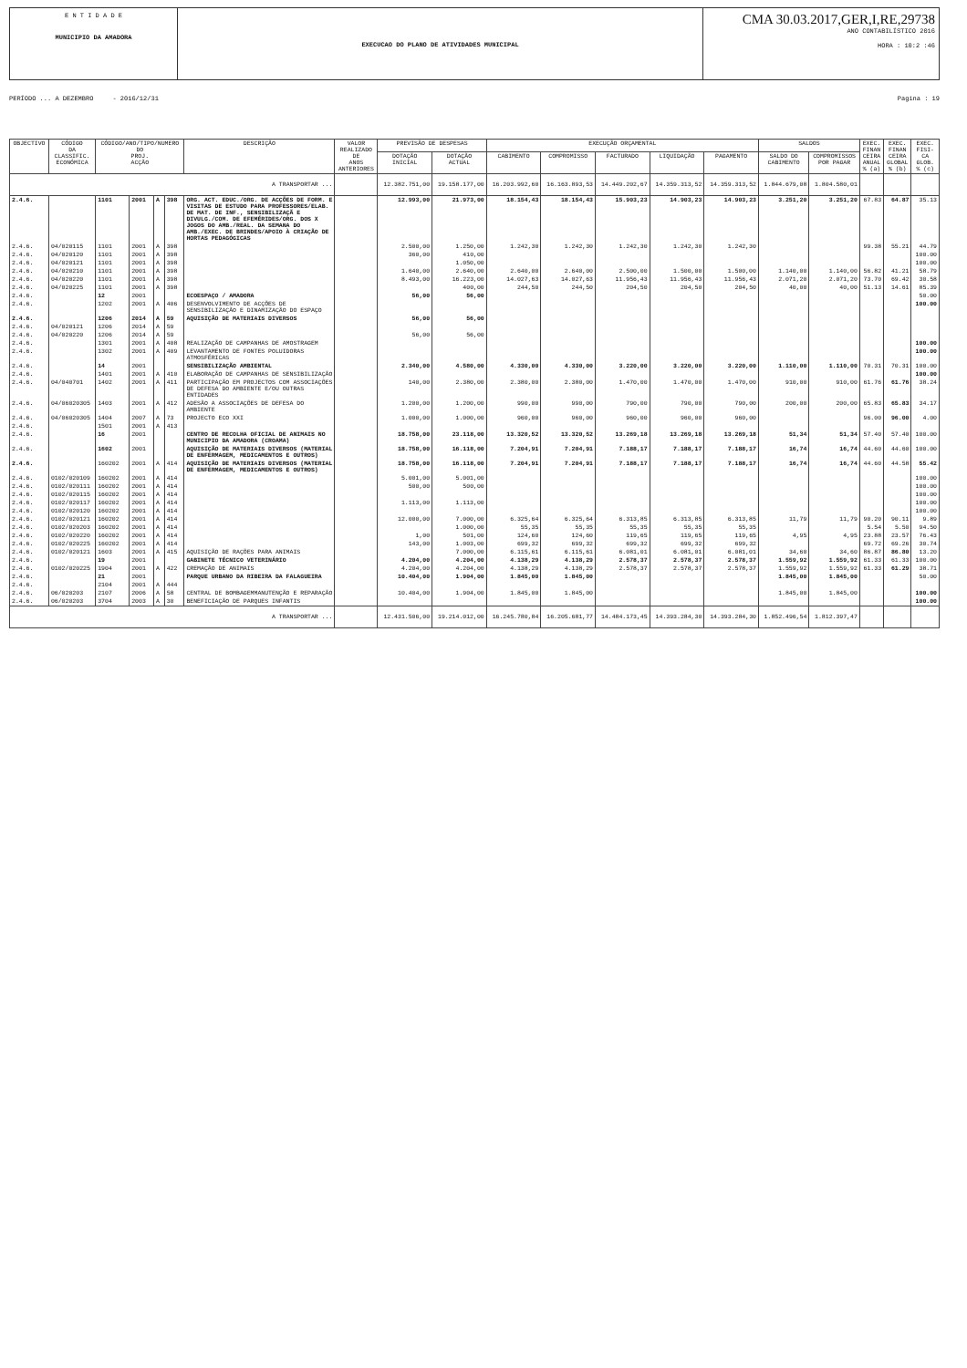E N T I D A D E
MUNICIPIO DA AMADORA
EXECUCAO DO PLANO DE ATIVIDADES MUNICIPAL
CMA 30.03.2017,GER,I,RE,29738
ANO CONTABILÍSTICO 2016
HORA : 10:2 :46
PERÍODO ... A DEZEMBRO - 2016/12/31 Pagina : 19
| OBJECTIVO | CÓDIGO DA CLASSIFIC. ECONÓMICA | CÓDIGO/ANO/TIPO/NUMERO DO PROJ. ACÇÃO | | | | DESCRIÇÃO | VALOR REALIZADO DE ANOS ANTERIORES | PREVISÃO DE DESPESAS | | EXECUÇÃO ORÇAMENTAL | | | | | SALDOS | | EXEC. FINAN CEIRA ANUAL % (a) | EXEC. FINAN CEIRA GLOBAL % (b) | EXEC. FISI- CA GLOB. % (c) |
| --- | --- | --- | --- | --- | --- | --- | --- | --- | --- | --- | --- | --- | --- | --- | --- | --- | --- | --- | --- |
| | | | | | | | | DOTAÇÃO INICIAL | DOTAÇÃO ACTUAL | CABIMENTO | COMPROMISSO | FACTURADO | LIQUIDAÇÃO | PAGAMENTO | SALDO DO CABIMENTO | COMPROMISSOS POR PAGAR | | | |
| A TRANSPORTAR ... | | | | | | | | 12.382.751,00 | 19.158.177,00 | 16.203.992,60 | 16.163.893,53 | 14.449.202,67 | 14.359.313,52 | 14.359.313,52 | 1.844.679,08 | 1.804.580,01 | | | |
| 2.4.6. | | 1101 | 2001 | A | 398 | ORG. ACT. EDUC./ORG. DE ACÇÕES DE FORM. E VISITAS DE ESTUDO PARA PROFESSORES/ELAB. DE MAT. DE INF., SENSIBILIZAÇÃ E DIVULG./COM. DE EFEMÉRIDES/ORG. DOS X JOGOS DO AMB./REAL. DA SEMANA DO AMB./EXEC. DE BRINDES/APOIO À CRIAÇÃO DE HORTAS PEDAGÓGICAS | | 12.993,00 | 21.973,00 | 18.154,43 | 18.154,43 | 15.903,23 | 14.903,23 | 14.903,23 | 3.251,20 | 3.251,20 | 67.83 | 64.87 | 35.13 |
| 2.4.6. | 04/020115 | 1101 | 2001 | A | 398 | | | 2.500,00 | 1.250,00 | 1.242,30 | 1.242,30 | 1.242,30 | 1.242,30 | 1.242,30 | | | 99.38 | 55.21 | 44.79 |
| 2.4.6. | 04/020120 | 1101 | 2001 | A | 398 | | | 360,00 | 410,00 | | | | | | | | | | 100.00 |
| 2.4.6. | 04/020121 | 1101 | 2001 | A | 398 | | | | 1.050,00 | | | | | | | | | | 100.00 |
| 2.4.6. | 04/020210 | 1101 | 2001 | A | 398 | | | 1.640,00 | 2.640,00 | 2.640,00 | 2.640,00 | 2.500,00 | 1.500,00 | 1.500,00 | 1.140,00 | 1.140,00 | 56.82 | 41.21 | 58.79 |
| 2.4.6. | 04/020220 | 1101 | 2001 | A | 398 | | | 8.493,00 | 16.223,00 | 14.027,63 | 14.027,63 | 11.956,43 | 11.956,43 | 11.956,43 | 2.071,20 | 2.071,20 | 73.70 | 69.42 | 30.58 |
| 2.4.6. | 04/020225 | 1101 | 2001 | A | 398 | | | | 400,00 | 244,50 | 244,50 | 204,50 | 204,50 | 204,50 | 40,00 | 40,00 | 51.13 | 14.61 | 85.39 |
| 2.4.6. | | 12 | 2001 | | | ECOESPAÇO / AMADORA | | 56,00 | 56,00 | | | | | | | | | | 50.00 |
| 2.4.6. | | 1202 | 2001 | A | 406 | DESENVOLVIMENTO DE ACÇÕES DE SENSIBILIZAÇÃO E DINAMIZAÇÃO DO ESPAÇO | | | | | | | | | | | | | 100.00 |
| 2.4.6. | | 1206 | 2014 | A | 59 | AQUISIÇÃO DE MATERIAIS DIVERSOS | | 56,00 | 56,00 | | | | | | | | | | |
| 2.4.6. | 04/020121 | 1206 | 2014 | A | 59 | | | | | | | | | | | | | | |
| 2.4.6. | 04/020220 | 1206 | 2014 | A | 59 | | | 56,00 | 56,00 | | | | | | | | | | |
| 2.4.6. | | 1301 | 2001 | A | 408 | REALIZAÇÃO DE CAMPANHAS DE AMOSTRAGEM | | | | | | | | | | | | | 100.00 |
| 2.4.6. | | 1302 | 2001 | A | 409 | LEVANTAMENTO DE FONTES POLUIDORAS ATMOSFÉRICAS | | | | | | | | | | | | | 100.00 |
| 2.4.6. | | 14 | 2001 | | | SENSIBILIZAÇÃO AMBIENTAL | | 2.340,00 | 4.580,00 | 4.330,00 | 4.330,00 | 3.220,00 | 3.220,00 | 3.220,00 | 1.110,00 | 1.110,00 | 70.31 | 70.31 | 100.00 |
| 2.4.6. | | 1401 | 2001 | A | 410 | ELABORAÇÃO DE CAMPANHAS DE SENSIBILIZAÇÃO | | | | | | | | | | | | | 100.00 |
| 2.4.6. | 04/040701 | 1402 | 2001 | A | 411 | PARTICIPAÇÃO EM PROJECTOS COM ASSOCIAÇÕES DE DEFESA DO AMBIENTE E/OU OUTRAS ENTIDADES | | 140,00 | 2.380,00 | 2.380,00 | 2.380,00 | 1.470,00 | 1.470,00 | 1.470,00 | 910,00 | 910,00 | 61.76 | 61.76 | 38.24 |
| 2.4.6. | 04/06020305 | 1403 | 2001 | A | 412 | ADESÃO A ASSOCIAÇÕES DE DEFESA DO AMBIENTE | | 1.200,00 | 1.200,00 | 990,00 | 990,00 | 790,00 | 790,00 | 790,00 | 200,00 | 200,00 | 65.83 | 65.83 | 34.17 |
| 2.4.6. | 04/06020305 | 1404 | 2007 | A | 73 | PROJECTO ECO XXI | | 1.000,00 | 1.000,00 | 960,00 | 960,00 | 960,00 | 960,00 | 960,00 | | | 96.00 | 96.00 | 4.00 |
| 2.4.6. | | 1501 | 2001 | A | 413 | | | | | | | | | | | | | | |
| 2.4.6. | | 16 | 2001 | | | CENTRO DE RECOLHA OFICIAL DE ANIMAIS NO MUNICIPIO DA AMADORA (CROAMA) | | 18.758,00 | 23.118,00 | 13.320,52 | 13.320,52 | 13.269,18 | 13.269,18 | 13.269,18 | 51,34 | 51,34 | 57.40 | 57.40 | 100.00 |
| 2.4.6. | | 1602 | 2001 | | | AQUISIÇÃO DE MATERIAIS DIVERSOS (MATERIAL DE ENFERMAGEM, MEDICAMENTOS E OUTROS) | | 18.758,00 | 16.118,00 | 7.204,91 | 7.204,91 | 7.188,17 | 7.188,17 | 7.188,17 | 16,74 | 16,74 | 44.60 | 44.60 | 100.00 |
| 2.4.6. | | 160202 | 2001 | A | 414 | AQUISIÇÃO DE MATERIAIS DIVERSOS (MATERIAL DE ENFERMAGEM, MEDICAMENTOS E OUTROS) | | 18.758,00 | 16.118,00 | 7.204,91 | 7.204,91 | 7.188,17 | 7.188,17 | 7.188,17 | 16,74 | 16,74 | 44.60 | 44.58 | 55.42 |
| 2.4.6. | 0102/020109 | 160202 | 2001 | A | 414 | | | 5.001,00 | 5.001,00 | | | | | | | | | | 100.00 |
| 2.4.6. | 0102/020111 | 160202 | 2001 | A | 414 | | | 500,00 | 500,00 | | | | | | | | | | 100.00 |
| 2.4.6. | 0102/020115 | 160202 | 2001 | A | 414 | | | | | | | | | | | | | | 100.00 |
| 2.4.6. | 0102/020117 | 160202 | 2001 | A | 414 | | | 1.113,00 | 1.113,00 | | | | | | | | | | 100.00 |
| 2.4.6. | 0102/020120 | 160202 | 2001 | A | 414 | | | | | | | | | | | | | | 100.00 |
| 2.4.6. | 0102/020121 | 160202 | 2001 | A | 414 | | | 12.000,00 | 7.000,00 | 6.325,64 | 6.325,64 | 6.313,85 | 6.313,85 | 6.313,85 | 11,79 | 11,79 | 90.20 | 90.11 | 9.89 |
| 2.4.6. | 0102/020203 | 160202 | 2001 | A | 414 | | | | 1.000,00 | 55,35 | 55,35 | 55,35 | 55,35 | 55,35 | | | 5.54 | 5.50 | 94.50 |
| 2.4.6. | 0102/020220 | 160202 | 2001 | A | 414 | | | 1,00 | 501,00 | 124,60 | 124,60 | 119,65 | 119,65 | 119,65 | 4,95 | 4,95 | 23.88 | 23.57 | 76.43 |
| 2.4.6. | 0102/020225 | 160202 | 2001 | A | 414 | | | 143,00 | 1.003,00 | 699,32 | 699,32 | 699,32 | 699,32 | 699,32 | | | 69.72 | 69.26 | 30.74 |
| 2.4.6. | 0102/020121 | 1603 | 2001 | A | 415 | AQUISIÇÃO DE RAÇÕES PARA ANIMAIS | | | 7.000,00 | 6.115,61 | 6.115,61 | 6.081,01 | 6.081,01 | 6.081,01 | 34,60 | 34,60 | 86.87 | 86.80 | 13.20 |
| 2.4.6. | | 19 | 2001 | | | GABINETE TÉCNICO VETERINÁRIO | | 4.204,00 | 4.204,00 | 4.138,29 | 4.138,29 | 2.578,37 | 2.578,37 | 2.578,37 | 1.559,92 | 1.559,92 | 61.33 | 61.33 | 100.00 |
| 2.4.6. | 0102/020225 | 1904 | 2001 | A | 422 | CREMAÇÃO DE ANIMAIS | | 4.204,00 | 4.204,00 | 4.138,29 | 4.138,29 | 2.578,37 | 2.578,37 | 2.578,37 | 1.559,92 | 1.559,92 | 61.33 | 61.29 | 38.71 |
| 2.4.6. | | 21 | 2001 | | | PARQUE URBANO DA RIBEIRA DA FALAGUEIRA | | 10.404,00 | 1.904,00 | 1.845,00 | 1.845,00 | | | | 1.845,00 | 1.845,00 | | | 50.00 |
| 2.4.6. | | 2104 | 2001 | A | 444 | | | | | | | | | | | | | | |
| 2.4.6. | 06/020203 | 2107 | 2006 | A | 58 | CENTRAL DE BOMBAGEMMANUTENÇÃO E REPARAÇÃO | | 10.404,00 | 1.904,00 | 1.845,00 | 1.845,00 | | | | 1.845,00 | 1.845,00 | | | 100.00 |
| 2.4.6. | 06/020203 | 3704 | 2003 | A | 30 | BENEFICIAÇÃO DE PARQUES INFANTIS | | | | | | | | | | | | | 100.00 |
| A TRANSPORTAR ... | | | | | | | | 12.431.506,00 | 19.214.012,00 | 16.245.780,84 | 16.205.681,77 | 14.484.173,45 | 14.393.284,30 | 14.393.284,30 | 1.852.496,54 | 1.812.397,47 | | | |